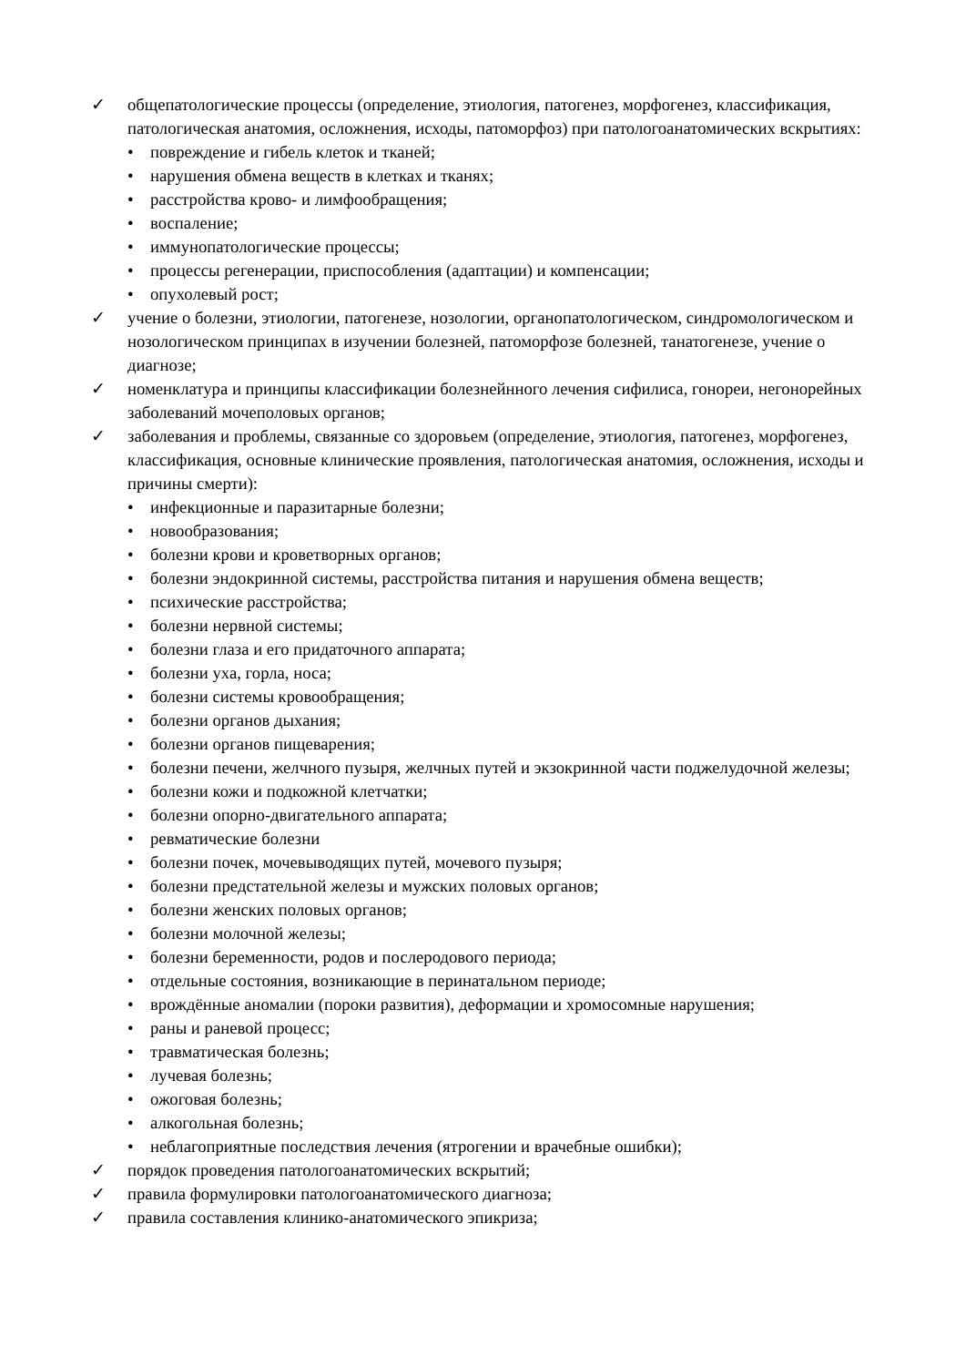✓ общепатологические процессы (определение, этиология, патогенез, морфогенез, классификация, патологическая анатомия, осложнения, исходы, патоморфоз) при патологоанатомических вскрытиях:
• повреждение и гибель клеток и тканей;
• нарушения обмена веществ в клетках и тканях;
• расстройства крово- и лимфообращения;
• воспаление;
• иммунопатологические процессы;
• процессы регенерации, приспособления (адаптации) и компенсации;
• опухолевый рост;
✓ учение о болезни, этиологии, патогенезе, нозологии, органопатологическом, синдромологическом и нозологическом принципах в изучении болезней, патоморфозе болезней, танатогенезе, учение о диагнозе;
✓ номенклатура и принципы классификации болезнейнного лечения сифилиса, гонореи, негонорейных заболеваний мочеполовых органов;
✓ заболевания и проблемы, связанные со здоровьем (определение, этиология, патогенез, морфогенез, классификация, основные клинические проявления, патологическая анатомия, осложнения, исходы и причины смерти):
• инфекционные и паразитарные болезни;
• новообразования;
• болезни крови и кроветворных органов;
• болезни эндокринной системы, расстройства питания и нарушения обмена веществ;
• психические расстройства;
• болезни нервной системы;
• болезни глаза и его придаточного аппарата;
• болезни уха, горла, носа;
• болезни системы кровообращения;
• болезни органов дыхания;
• болезни органов пищеварения;
• болезни печени, желчного пузыря, желчных путей и экзокринной части поджелудочной железы;
• болезни кожи и подкожной клетчатки;
• болезни опорно-двигательного аппарата;
• ревматические болезни
• болезни почек, мочевыводящих путей, мочевого пузыря;
• болезни предстательной железы и мужских половых органов;
• болезни женских половых органов;
• болезни молочной железы;
• болезни беременности, родов и послеродового периода;
• отдельные состояния, возникающие в перинатальном периоде;
• врождённые аномалии (пороки развития), деформации и хромосомные нарушения;
• раны и раневой процесс;
• травматическая болезнь;
• лучевая болезнь;
• ожоговая болезнь;
• алкогольная болезнь;
• неблагоприятные последствия лечения (ятрогении и врачебные ошибки);
✓ порядок проведения патологоанатомических вскрытий;
✓ правила формулировки патологоанатомического диагноза;
✓ правила составления клинико-анатомического эпикриза;